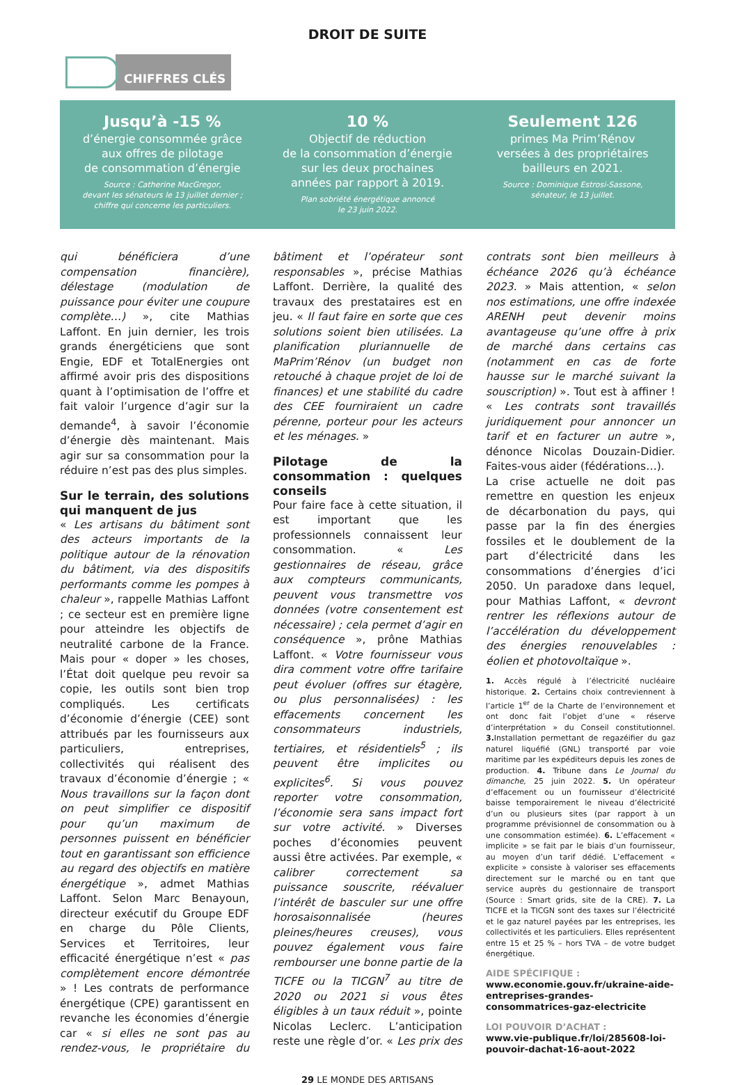DROIT DE SUITE
CHIFFRES CLÉS
Jusqu’à -15 %
d’énergie consommée grâce
aux offres de pilotage
de consommation d’énergie
Source : Catherine MacGregor,
devant les sénateurs le 13 juillet dernier ;
chiffre qui concerne les particuliers.
10 %
Objectif de réduction
de la consommation d’énergie
sur les deux prochaines
années par rapport à 2019.
Plan sobriété énergétique annoncé
le 23 juin 2022.
Seulement 126
primes Ma Prim’Rénov
versées à des propriétaires
bailleurs en 2021.
Source : Dominique Estrosi-Sassone,
sénateur, le 13 juillet.
qui bénéficiera d’une compensation financière), délestage (modulation de puissance pour éviter une coupure complète…) », cite Mathias Laffont. En juin dernier, les trois grands énergéticiens que sont Engie, EDF et TotalEnergies ont affirmé avoir pris des dispositions quant à l’optimisation de l’offre et fait valoir l’urgence d’agir sur la demande<sup>4</sup>, à savoir l’économie d’énergie dès maintenant. Mais agir sur sa consommation pour la réduire n’est pas des plus simples.
Sur le terrain, des solutions qui manquent de jus
« Les artisans du bâtiment sont des acteurs importants de la politique autour de la rénovation du bâtiment, via des dispositifs performants comme les pompes à chaleur », rappelle Mathias Laffont ; ce secteur est en première ligne pour atteindre les objectifs de neutralité carbone de la France. Mais pour « doper » les choses, l’État doit quelque peu revoir sa copie, les outils sont bien trop compliqués. Les certificats d’économie d’énergie (CEE) sont attribués par les fournisseurs aux particuliers, entreprises, collectivités qui réalisent des travaux d’économie d’énergie ; « Nous travaillons sur la façon dont on peut simplifier ce dispositif pour qu’un maximum de personnes puissent en bénéficier tout en garantissant son efficience au regard des objectifs en matière énergétique », admet Mathias Laffont. Selon Marc Benayoun, directeur exécutif du Groupe EDF en charge du Pôle Clients, Services et Territoires, leur efficacité énergétique n’est « pas complètement encore démontrée » ! Les contrats de performance énergétique (CPE) garantissent en revanche les économies d’énergie car « si elles ne sont pas au rendez-vous, le propriétaire du bâtiment et l’opérateur sont responsables », précise Mathias Laffont. Derrière, la qualité des travaux des prestataires est en jeu. « Il faut faire en sorte que ces solutions soient bien utilisées. La planification pluriannuelle de MaPrim’Rénov (un budget non retouché à chaque projet de loi de finances) et une stabilité du cadre des CEE fourniraient un cadre pérenne, porteur pour les acteurs et les ménages. »
Pilotage de la consommation : quelques conseils
Pour faire face à cette situation, il est important que les professionnels connaissent leur consommation. « Les gestionnaires de réseau, grâce aux compteurs communicants, peuvent vous transmettre vos données (votre consentement est nécessaire) ; cela permet d’agir en conséquence », prône Mathias Laffont. « Votre fournisseur vous dira comment votre offre tarifaire peut évoluer (offres sur étagère, ou plus personnalisées) : les effacements concernent les consommateurs industriels, tertiaires, et résidentiels<sup>5</sup> ; ils peuvent être implicites ou explicites<sup>6</sup>. Si vous pouvez reporter votre consommation, l’économie sera sans impact fort sur votre activité. » Diverses poches d’économies peuvent aussi être activées. Par exemple, « calibrer correctement sa puissance souscrite, réévaluer l’intérêt de basculer sur une offre horosaisonnalisée (heures pleines/heures creuses), vous pouvez également vous faire rembourser une bonne partie de la TICFE ou la TICGN<sup>7</sup> au titre de 2020 ou 2021 si vous êtes éligibles à un taux réduit », pointe Nicolas Leclerc. L’anticipation reste une règle d’or. « Les prix des contrats sont bien meilleurs à échéance 2026 qu’à échéance 2023. » Mais attention, « selon nos estimations, une offre indexée ARENH peut devenir moins avantageuse qu’une offre à prix de marché dans certains cas (notamment en cas de forte hausse sur le marché suivant la souscription) ». Tout est à affiner ! « Les contrats sont travaillés juridiquement pour annoncer un tarif et en facturer un autre », dénonce Nicolas Douzain-Didier. Faites-vous aider (fédérations…).
La crise actuelle ne doit pas remettre en question les enjeux de décarbonation du pays, qui passe par la fin des énergies fossiles et le doublement de la part d’électricité dans les consommations d’énergies d’ici 2050. Un paradoxe dans lequel, pour Mathias Laffont, « devront rentrer les réflexions autour de l’accélération du développement des énergies renouvelables : éolien et photovoltaïque ».
1. Accès régulé à l’électricité nucléaire historique. 2. Certains choix contreviennent à l’article 1<sup>er</sup> de la Charte de l’environnement et ont donc fait l’objet d’une « réserve d’interprétation » du Conseil constitutionnel. 3. Installation permettant de regazéifier du gaz naturel liquéfié (GNL) transporté par voie maritime par les expéditeurs depuis les zones de production. 4. Tribune dans Le Journal du dimanche, 25 juin 2022. 5. Un opérateur d’effacement ou un fournisseur d’électricité baisse temporairement le niveau d’électricité d’un ou plusieurs sites (par rapport à un programme prévisionnel de consommation ou à une consommation estimée). 6. L’effacement « implicite » se fait par le biais d’un fournisseur, au moyen d’un tarif dédié. L’effacement « explicite » consiste à valoriser ses effacements directement sur le marché ou en tant que service auprès du gestionnaire de transport (Source : Smart grids, site de la CRE). 7. La TICFE et la TICGN sont des taxes sur l’électricité et le gaz naturel payées par les entreprises, les collectivités et les particuliers. Elles représentent entre 15 et 25 % – hors TVA – de votre budget énergétique.
AIDE SPÉCIFIQUE :
www.economie.gouv.fr/ukraine-aide-entreprises-grandes-consommatrices-gaz-electricite
LOI POUVOIR D’ACHAT :
www.vie-publique.fr/loi/285608-loi-pouvoir-dachat-16-aout-2022
29 LE MONDE DES ARTISANS